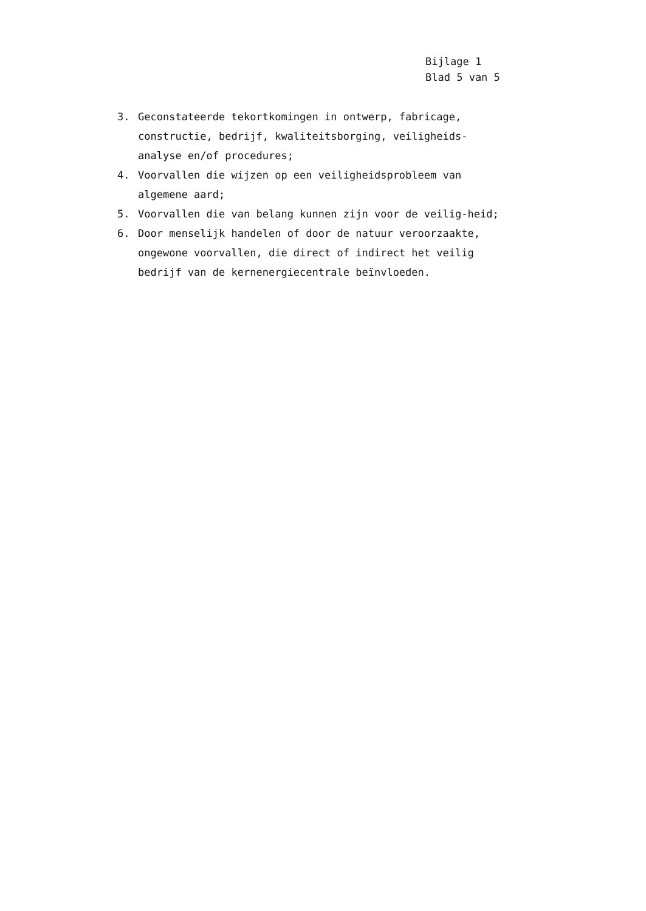Bijlage 1
Blad 5 van 5
3. Geconstateerde tekortkomingen in ontwerp, fabricage, constructie, bedrijf, kwaliteitsborging, veiligheids-analyse en/of procedures;
4. Voorvallen die wijzen op een veiligheidsprobleem van algemene aard;
5. Voorvallen die van belang kunnen zijn voor de veilig-heid;
6. Door menselijk handelen of door de natuur veroorzaakte, ongewone voorvallen, die direct of indirect het veilig bedrijf van de kernenergiecentrale beïnvloeden.